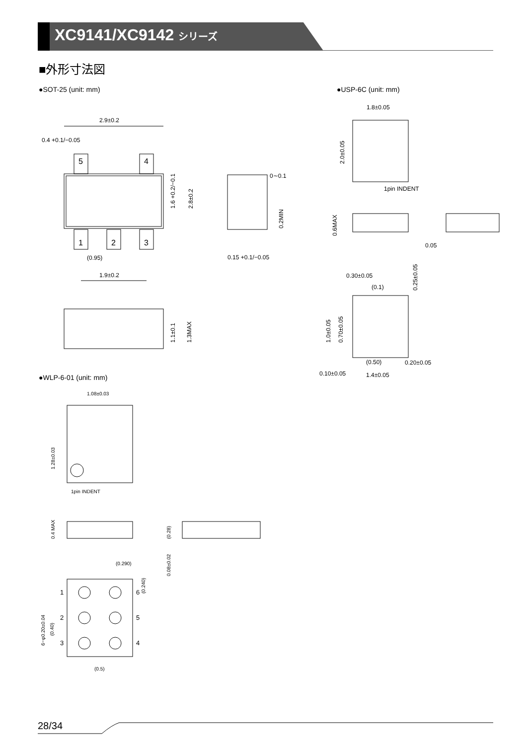XC9141/XC9142 シリーズ
■外形寸法図
●SOT-25 (unit: mm) ●USP-6C (unit: mm)
●WLP-6-01 (unit: mm)
5
4
1
2
3
2.9±0.2
0.4 +0.1/−0.05
(0.95)
1.9±0.2
0∼0.1
0.15 +0.1/−0.05
1.8±0.05
1pin INDENT
0.05
0.30±0.05
(0.1)
0.20±0.05
0.10±0.05
1.4±0.05
(0.50)
1.08±0.03
1pin INDENT
(0.290)
(0.5)
1
2
3
6
5
4
1.6 +0.2/−0.1
2.8±0.2
0.2MIN
1.1±0.1
1.3MAX
2.0±0.05
0.6MAX
0.25±0.05
1.0±0.05
0.70±0.05
1.28±0.03
0.4 MAX
(0.28)
0.08±0.02
(0.240)
6−φ0.20±0.04
(0.40)
28/34